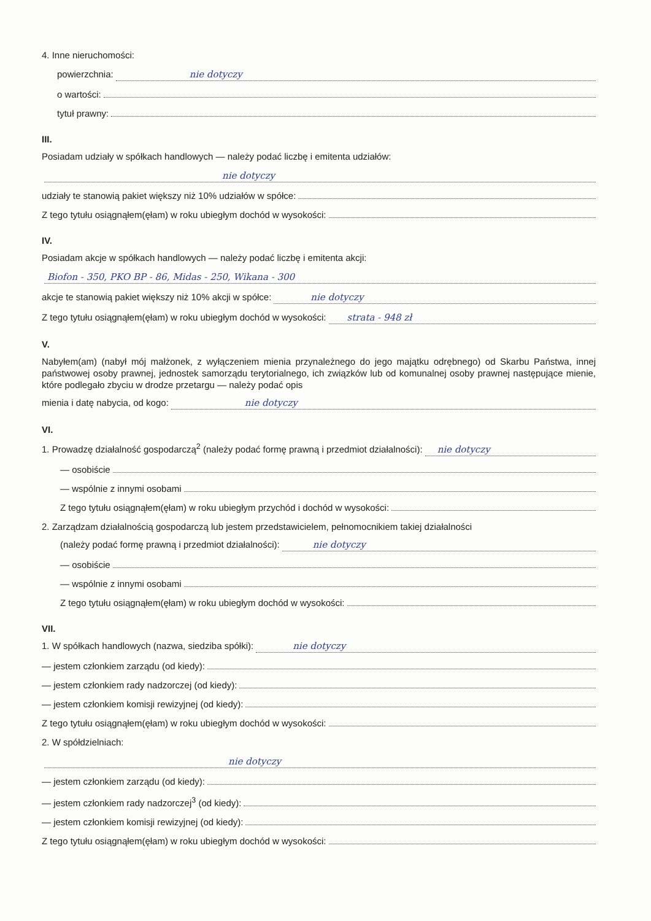4. Inne nieruchomości:
powierzchnia: nie dotyczy
o wartości:
tytuł prawny:
III.
Posiadam udziały w spółkach handlowych — należy podać liczbę i emitenta udziałów:
nie dotyczy
udziały te stanowią pakiet większy niż 10% udziałów w spółce:
Z tego tytułu osiągnąłem(ęłam) w roku ubiegłym dochód w wysokości:
IV.
Posiadam akcje w spółkach handlowych — należy podać liczbę i emitenta akcji:
Biofon - 350, PKO BP - 86, Midas - 250, Wikana - 300
akcje te stanowią pakiet większy niż 10% akcji w spółce: nie dotyczy
Z tego tytułu osiągnąłem(ęłam) w roku ubiegłym dochód w wysokości: strata - 948 zł
V.
Nabyłem(am) (nabył mój małżonek, z wyłączeniem mienia przynależnego do jego majątku odrębnego) od Skarbu Państwa, innej państwowej osoby prawnej, jednostek samorządu terytorialnego, ich związków lub od komunalnej osoby prawnej następujące mienie, które podlegało zbyciu w drodze przetargu — należy podać opis
mienia i datę nabycia, od kogo: nie dotyczy
VI.
1. Prowadzę działalność gospodarczą<sup>2</sup> (należy podać formę prawną i przedmiot działalności): nie dotyczy
— osobiście
— wspólnie z innymi osobami
Z tego tytułu osiągnąłem(ęłam) w roku ubiegłym przychód i dochód w wysokości:
2. Zarządzam działalnością gospodarczą lub jestem przedstawicielem, pełnomocnikiem takiej działalności
(należy podać formę prawną i przedmiot działalności): nie dotyczy
— osobiście
— wspólnie z innymi osobami
Z tego tytułu osiągnąłem(ęłam) w roku ubiegłym dochód w wysokości:
VII.
1. W spółkach handlowych (nazwa, siedziba spółki): nie dotyczy
— jestem członkiem zarządu (od kiedy):
— jestem członkiem rady nadzorczej (od kiedy):
— jestem członkiem komisji rewizyjnej (od kiedy):
Z tego tytułu osiągnąłem(ęłam) w roku ubiegłym dochód w wysokości:
2. W spółdzielniach:
nie dotyczy
— jestem członkiem zarządu (od kiedy):
— jestem członkiem rady nadzorczej<sup>3</sup> (od kiedy):
— jestem członkiem komisji rewizyjnej (od kiedy):
Z tego tytułu osiągnąłem(ęłam) w roku ubiegłym dochód w wysokości: